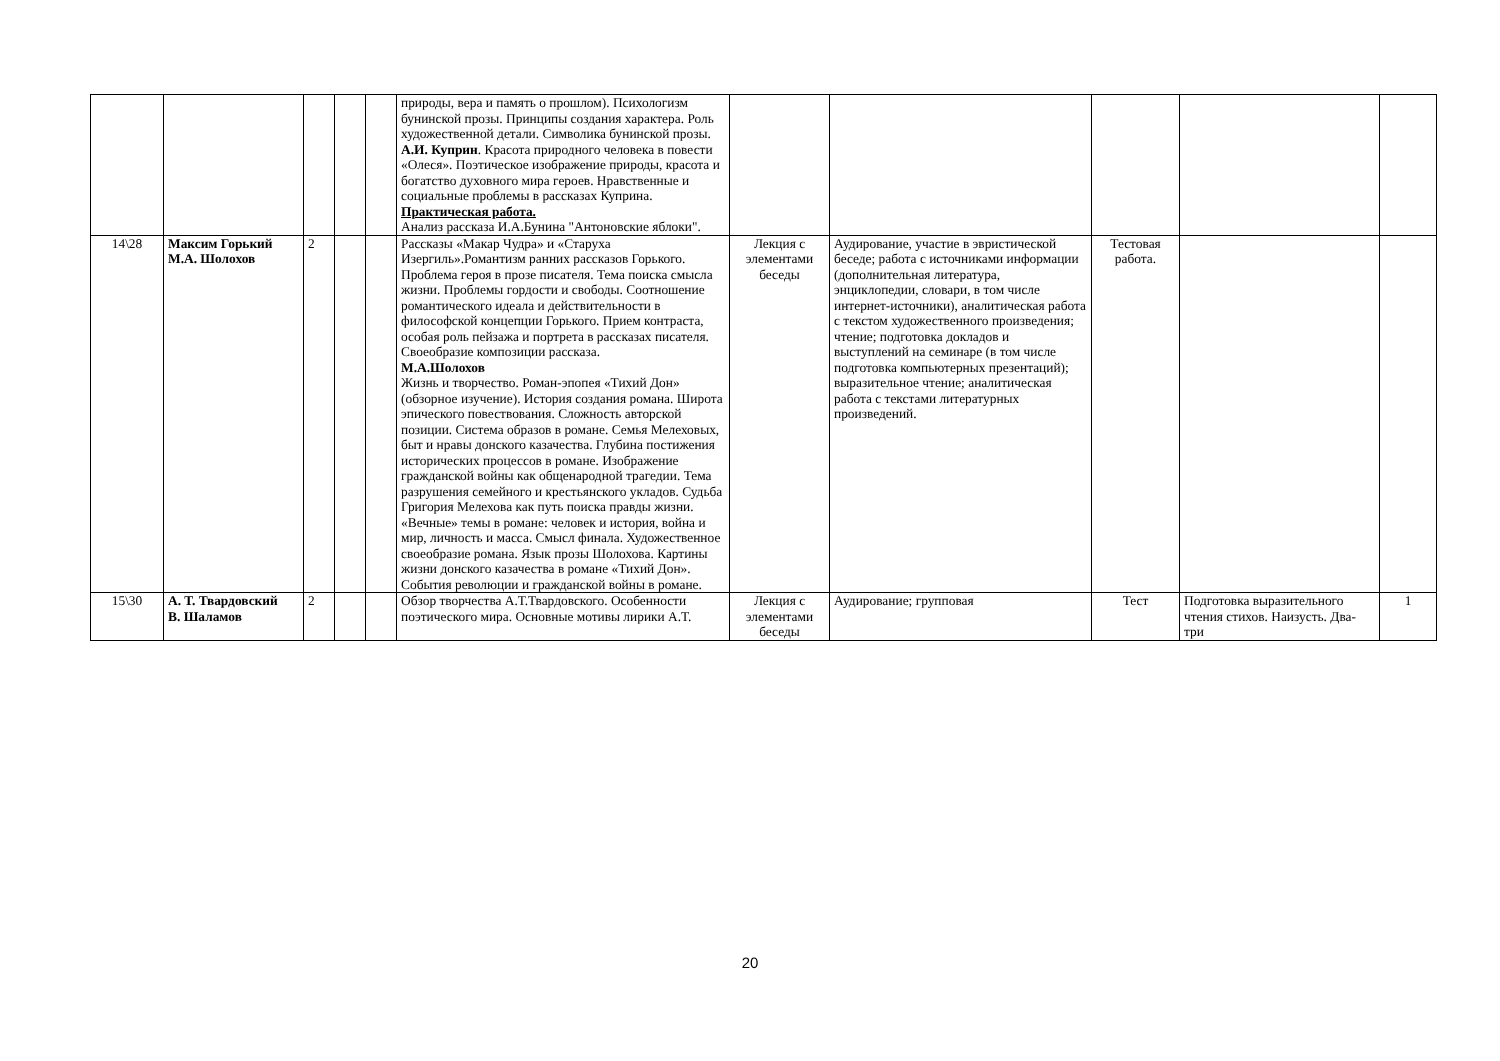| | | | | | природы, вера и память о прошлом). Психологизм бунинской прозы. Принципы создания характера. Роль художественной детали. Символика бунинской прозы. А.И. Куприн . Красота природного человека в повести «Олеся». Поэтическое изображение природы, красота и богатство духовного мира героев. Нравственные и социальные проблемы в рассказах Куприна. Практическая работа. Анализ рассказа И.А.Бунина "Антоновские яблоки". | | | | | |
| 14\28 | Максим Горький М.А. Шолохов | 2 | | | Рассказы «Макар Чудра» и «Старуха Изергиль».Романтизм ранних рассказов Горького. Проблема героя в прозе писателя. Тема поиска смысла жизни. Проблемы гордости и свободы. Соотношение романтического идеала и действительности в философской концепции Горького. Прием контраста, особая роль пейзажа и портрета в рассказах писателя. Своеобразие композиции рассказа. М.А.Шолохов Жизнь и творчество. Роман-эпопея «Тихий Дон» (обзорное изучение). История создания романа. Широта эпического повествования. Сложность авторской позиции. Система образов в романе. Семья Мелеховых, быт и нравы донского казачества. Глубина постижения исторических процессов в романе. Изображение гражданской войны как общенародной трагедии. Тема разрушения семейного и крестьянского укладов. Судьба Григория Мелехова как путь поиска правды жизни. «Вечные» темы в романе: человек и история, война и мир, личность и масса. Смысл финала. Художественное своеобразие романа. Язык прозы Шолохова. Картины жизни донского казачества в романе «Тихий Дон». События революции и гражданской войны в романе. | Лекция с элементами беседы | Аудирование, участие в эвристической беседе; работа с источниками информации (дополнительная литература, энциклопедии, словари, в том числе интернет-источники), аналитическая работа с текстом художественного произведения; чтение; подготовка докладов и выступлений на семинаре (в том числе подготовка компьютерных презентаций); выразительное чтение; аналитическая работа с текстами литературных произведений. | Тестовая работа. | | |
| 15\30 | А. Т. Твардовский В. Шаламов | 2 | | | Обзор творчества А.Т.Твардовского. Особенности поэтического мира. Основные мотивы лирики А.Т. | Лекция с элементами беседы | Аудирование; групповая | Тест | Подготовка выразительного чтения стихов. Наизусть. Два-три | 1 |
20